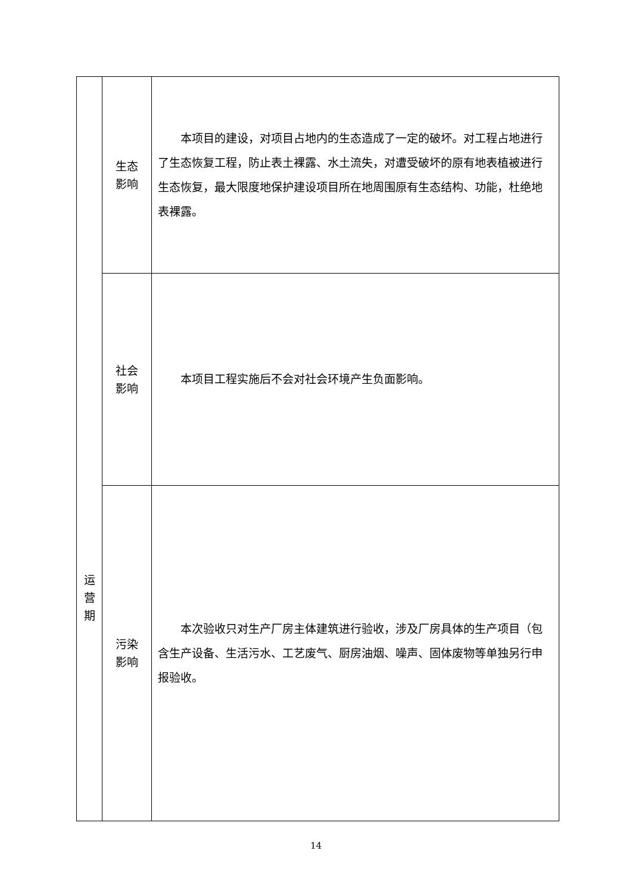| 运 营 期 | 生态 影响 | 本项目的建设，对项目占地内的生态造成了一定的破坏。对工程占地进行了生态恢复工程，防止表土裸露、水土流失，对遭受破坏的原有地表植被进行生态恢复，最大限度地保护建设项目所在地周围原有生态结构、功能，杜绝地表裸露。 |
| | 社会 影响 | 本项目工程实施后不会对社会环境产生负面影响。 |
| | 污染 影响 | 本次验收只对生产厂房主体建筑进行验收，涉及厂房具体的生产项目（包含生产设备、生活污水、工艺废气、厨房油烟、噪声、固体废物等单独另行申报验收。 |
14